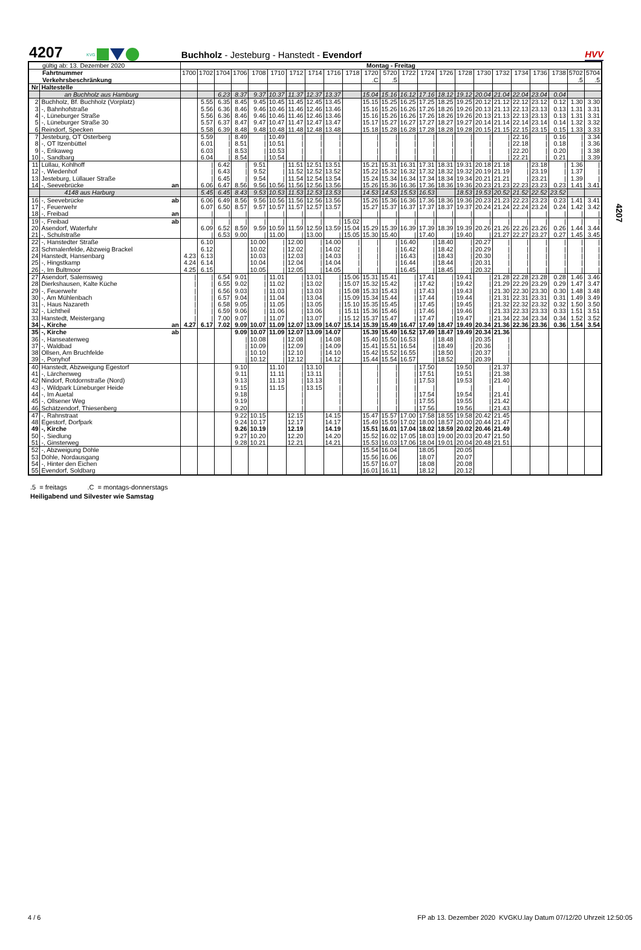4207
KVG
Buchholz - Jesteburg - Hanstedt - Evendorf
HVV
4207
| gültig ab: 13. Dezember 2020 | | | Montag - Freitag | | | | | | | | | | | | | | | | | | | | | | |
| Fahrtnummer | | | 1700 | 1702 | 1704 | 1706 | 1708 | 1710 | 1712 | 1714 | 1716 | 1718 | 1720 | 5720 | 1722 | 1724 | 1726 | 1728 | 1730 | 1732 | 1734 | 1736 | 1738 | 5702 | 5704 |
| Verkehrsbeschränkung | | | | | | | | | | | | | .C | .5 | | | | | | | | | | .5 | .5 |
| Nr | Haltestelle | | | | | | | | | | | | | | | | | | | | | | | | |
| | an Buchholz aus Hamburg | | | | 6.23 | 8.37 | 9.37 | 10.37 | 11.37 | 12.37 | 13.37 | | 15.04 | 15.16 | 16.12 | 17.16 | 18.12 | 19.12 | 20.04 | 21.04 | 22.04 | 23.04 | 0.04 | | |
| 2 | Buchholz, Bf. Buchholz (Vorplatz) | | | 5.55 | 6.35 | 8.45 | 9.45 | 10.45 | 11.45 | 12.45 | 13.45 | | 15.15 | 15.25 | 16.25 | 17.25 | 18.25 | 19.25 | 20.12 | 21.12 | 22.12 | 23.12 | 0.12 | 1.30 | 3.30 |
| 3 | -, Bahnhofstraße | | | 5.56 | 6.36 | 8.46 | 9.46 | 10.46 | 11.46 | 12.46 | 13.46 | | 15.16 | 15.26 | 16.26 | 17.26 | 18.26 | 19.26 | 20.13 | 21.13 | 22.13 | 23.13 | 0.13 | 1.31 | 3.31 |
| 4 | -, Lüneburger Straße | | | 5.56 | 6.36 | 8.46 | 9.46 | 10.46 | 11.46 | 12.46 | 13.46 | | 15.16 | 15.26 | 16.26 | 17.26 | 18.26 | 19.26 | 20.13 | 21.13 | 22.13 | 23.13 | 0.13 | 1.31 | 3.31 |
| 5 | -, Lüneburger Straße 30 | | | 5.57 | 6.37 | 8.47 | 9.47 | 10.47 | 11.47 | 12.47 | 13.47 | | 15.17 | 15.27 | 16.27 | 17.27 | 18.27 | 19.27 | 20.14 | 21.14 | 22.14 | 23.14 | 0.14 | 1.32 | 3.32 |
| 6 | Reindorf, Specken | | | 5.58 | 6.39 | 8.48 | 9.48 | 10.48 | 11.48 | 12.48 | 13.48 | | 15.18 | 15.28 | 16.28 | 17.28 | 18.28 | 19.28 | 20.15 | 21.15 | 22.15 | 23.15 | 0.15 | 1.33 | 3.33 |
| 7 | Jesteburg, OT Osterberg | | | 5.59 | / | 8.49 | / | 10.49 | / | / | / | | / | / | / | / | / | / | / | / | 22.16 | / | 0.16 | / | 3.34 |
| 8 | -, OT Itzenbüttel | | | 6.01 | / | 8.51 | / | 10.51 | / | / | / | | / | / | / | / | / | / | / | / | 22.18 | / | 0.18 | / | 3.36 |
| 9 | -, Erikaweg | | | 6.03 | / | 8.53 | / | 10.53 | / | / | / | | / | / | / | / | / | / | / | / | 22.20 | / | 0.20 | / | 3.38 |
| 10 | -, Sandbarg | | | 6.04 | / | 8.54 | / | 10.54 | / | / | / | | / | / | / | / | / | / | / | / | 22.21 | / | 0.21 | / | 3.39 |
| 11 | Lüllau, Kohlhoff | | | / | 6.42 | / | 9.51 | / | 11.51 | 12.51 | 13.51 | | 15.21 | 15.31 | 16.31 | 17.31 | 18.31 | 19.31 | 20.18 | 21.18 | / | 23.18 | / | 1.36 | / |
| 12 | -, Wiedenhof | | | / | 6.43 | / | 9.52 | / | 11.52 | 12.52 | 13.52 | | 15.22 | 15.32 | 16.32 | 17.32 | 18.32 | 19.32 | 20.19 | 21.19 | / | 23.19 | / | 1.37 | / |
| 13 | Jesteburg, Lüllauer Straße | | | / | 6.45 | / | 9.54 | / | 11.54 | 12.54 | 13.54 | | 15.24 | 15.34 | 16.34 | 17.34 | 18.34 | 19.34 | 20.21 | 21.21 | / | 23.21 | / | 1.39 | / |
| 14 | -, Seevebrücke | an | | 6.06 | 6.47 | 8.56 | 9.56 | 10.56 | 11.56 | 12.56 | 13.56 | | 15.26 | 15.36 | 16.36 | 17.36 | 18.36 | 19.36 | 20.23 | 21.23 | 22.23 | 23.23 | 0.23 | 1.41 | 3.41 |
| | 4148 aus Harburg | | | 5.45 | 6.45 | 8.43 | 9.53 | 10.53 | 11.53 | 12.53 | 13.53 | | 14.53 | 14.53 | 15.53 | 16.53 | | 18.53 | 19.53 | 20.52 | 21.52 | 22.52 | 23.52 | | |
| 16 | -, Seevebrücke | ab | | 6.06 | 6.49 | 8.56 | 9.56 | 10.56 | 11.56 | 12.56 | 13.56 | | 15.26 | 15.36 | 16.36 | 17.36 | 18.36 | 19.36 | 20.23 | 21.23 | 22.23 | 23.23 | 0.23 | 1.41 | 3.41 |
| 17 | -, Feuerwehr | | | 6.07 | 6.50 | 8.57 | 9.57 | 10.57 | 11.57 | 12.57 | 13.57 | | 15.27 | 15.37 | 16.37 | 17.37 | 18.37 | 19.37 | 20.24 | 21.24 | 22.24 | 23.24 | 0.24 | 1.42 | 3.42 |
| 18 | -, Freibad | an | | / | / | / | / | / | / | / | / | | / | / | / | / | / | / | / | / | / | / | / | / | / |
| 19 | -, Freibad | ab | | / | / | / | / | / | / | / | / | 15.02 | / | / | / | / | / | / | / | / | / | / | / | / | / |
| 20 | Asendorf, Waterfuhr | | | 6.09 | 6.52 | 8.59 | 9.59 | 10.59 | 11.59 | 12.59 | 13.59 | 15.04 | 15.29 | 15.39 | 16.39 | 17.39 | 18.39 | 19.39 | 20.26 | 21.26 | 22.26 | 23.26 | 0.26 | 1.44 | 3.44 |
| 21 | -, Schulstraße | | | / | 6.53 | 9.00 | / | 11.00 | / | 13.00 | / | 15.05 | 15.30 | 15.40 | / | 17.40 | / | 19.40 | / | 21.27 | 22.27 | 23.27 | 0.27 | 1.45 | 3.45 |
| 22 | -, Hanstedter Straße | | | 6.10 | | | 10.00 | / | 12.00 | / | 14.00 | / | / | / | 16.40 | / | 18.40 | / | 20.27 | / | / | / | / | / | / |
| 23 | Schmalenfelde, Abzweig Brackel | | | 6.12 | | | 10.02 | / | 12.02 | / | 14.02 | / | / | / | 16.42 | / | 18.42 | / | 20.29 | / | / | / | / | / | / |
| 24 | Hanstedt, Hansenbarg | | 4.23 | 6.13 | | | 10.03 | / | 12.03 | / | 14.03 | / | / | / | 16.43 | / | 18.43 | / | 20.30 | / | / | / | / | / | / |
| 25 | -, Hingstkamp | | 4.24 | 6.14 | | | 10.04 | / | 12.04 | / | 14.04 | / | / | / | 16.44 | / | 18.44 | / | 20.31 | / | / | / | / | / | / |
| 26 | -, Im Bultmoor | | 4.25 | 6.15 | | | 10.05 | / | 12.05 | / | 14.05 | / | / | / | 16.45 | / | 18.45 | / | 20.32 | / | / | / | / | / | / |
| 27 | Asendorf, Salemsweg | | / | / | 6.54 | 9.01 | / | 11.01 | / | 13.01 | / | 15.06 | 15.31 | 15.41 | / | 17.41 | / | 19.41 | / | 21.28 | 22.28 | 23.28 | 0.28 | 1.46 | 3.46 |
| 28 | Dierkshausen, Kalte Küche | | / | / | 6.55 | 9.02 | / | 11.02 | / | 13.02 | / | 15.07 | 15.32 | 15.42 | / | 17.42 | / | 19.42 | / | 21.29 | 22.29 | 23.29 | 0.29 | 1.47 | 3.47 |
| 29 | -, Feuerwehr | | / | / | 6.56 | 9.03 | / | 11.03 | / | 13.03 | / | 15.08 | 15.33 | 15.43 | / | 17.43 | / | 19.43 | / | 21.30 | 22.30 | 23.30 | 0.30 | 1.48 | 3.48 |
| 30 | -, Am Mühlenbach | | / | / | 6.57 | 9.04 | / | 11.04 | / | 13.04 | / | 15.09 | 15.34 | 15.44 | / | 17.44 | / | 19.44 | / | 21.31 | 22.31 | 23.31 | 0.31 | 1.49 | 3.49 |
| 31 | -, Haus Nazareth | | / | / | 6.58 | 9.05 | / | 11.05 | / | 13.05 | / | 15.10 | 15.35 | 15.45 | / | 17.45 | / | 19.45 | / | 21.32 | 22.32 | 23.32 | 0.32 | 1.50 | 3.50 |
| 32 | -, Lichtheil | | / | / | 6.59 | 9.06 | / | 11.06 | / | 13.06 | / | 15.11 | 15.36 | 15.46 | / | 17.46 | / | 19.46 | / | 21.33 | 22.33 | 23.33 | 0.33 | 1.51 | 3.51 |
| 33 | Hanstedt, Meistergang | | / | / | 7.00 | 9.07 | / | 11.07 | / | 13.07 | / | 15.12 | 15.37 | 15.47 | / | 17.47 | / | 19.47 | / | 21.34 | 22.34 | 23.34 | 0.34 | 1.52 | 3.52 |
| 34 | -, Kirche | an | 4.27 | 6.17 | 7.02 | 9.09 | 10.07 | 11.09 | 12.07 | 13.09 | 14.07 | 15.14 | 15.39 | 15.49 | 16.47 | 17.49 | 18.47 | 19.49 | 20.34 | 21.36 | 22.36 | 23.36 | 0.36 | 1.54 | 3.54 |
| 35 | -, Kirche | ab | | | | 9.09 | 10.07 | 11.09 | 12.07 | 13.09 | 14.07 | | 15.39 | 15.49 | 16.52 | 17.49 | 18.47 | 19.49 | 20.34 | 21.36 | | | | | |
| 36 | -, Hanseatenweg | | | | | / | 10.08 | / | 12.08 | / | 14.08 | | 15.40 | 15.50 | 16.53 | / | 18.48 | / | 20.35 | / | | | | | |
| 37 | -, Waldbad | | | | | / | 10.09 | / | 12.09 | / | 14.09 | | 15.41 | 15.51 | 16.54 | / | 18.49 | / | 20.36 | / | | | | | |
| 38 | Ollsen, Am Bruchfelde | | | | | / | 10.10 | / | 12.10 | / | 14.10 | | 15.42 | 15.52 | 16.55 | / | 18.50 | / | 20.37 | / | | | | | |
| 39 | -, Ponyhof | | | | | / | 10.12 | / | 12.12 | / | 14.12 | | 15.44 | 15.54 | 16.57 | / | 18.52 | / | 20.39 | / | | | | | |
| 40 | Hanstedt, Abzweigung Egestorf | | | | | 9.10 | | 11.10 | / | 13.10 | / | | / | / | / | 17.50 | | 19.50 | / | 21.37 | | | | | |
| 41 | -, Lärchenweg | | | | | 9.11 | | 11.11 | / | 13.11 | / | | / | / | / | 17.51 | | 19.51 | / | 21.38 | | | | | |
| 42 | Nindorf, Rotdornstraße (Nord) | | | | | 9.13 | | 11.13 | / | 13.13 | / | | / | / | / | 17.53 | | 19.53 | / | 21.40 | | | | | |
| 43 | -, Wildpark Lüneburger Heide | | | | | 9.15 | | 11.15 | / | 13.15 | / | | / | / | / | / | | / | / | / | | | | | |
| 44 | -, Im Auetal | | | | | 9.18 | | | / | | / | | / | / | / | 17.54 | | 19.54 | / | 21.41 | | | | | |
| 45 | -, Ollsener Weg | | | | | 9.19 | | | / | | / | | / | / | / | 17.55 | | 19.55 | / | 21.42 | | | | | |
| 46 | Schätzendorf, Thiesenberg | | | | | 9.20 | | | / | | / | | / | / | / | 17.56 | | 19.56 | / | 21.43 | | | | | |
| 47 | -, Rahnstraat | | | | | 9.22 | 10.15 | | 12.15 | | 14.15 | | 15.47 | 15.57 | 17.00 | 17.58 | 18.55 | 19.58 | 20.42 | 21.45 | | | | | |
| 48 | Egestorf, Dorfpark | | | | | 9.24 | 10.17 | | 12.17 | | 14.17 | | 15.49 | 15.59 | 17.02 | 18.00 | 18.57 | 20.00 | 20.44 | 21.47 | | | | | |
| 49 | -, Kirche | | | | | 9.26 | 10.19 | | 12.19 | | 14.19 | | 15.51 | 16.01 | 17.04 | 18.02 | 18.59 | 20.02 | 20.46 | 21.49 | | | | | |
| 50 | -, Siedlung | | | | | 9.27 | 10.20 | | 12.20 | | 14.20 | | 15.52 | 16.02 | 17.05 | 18.03 | 19.00 | 20.03 | 20.47 | 21.50 | | | | | |
| 51 | -, Ginsterweg | | | | | 9.28 | 10.21 | | 12.21 | | 14.21 | | 15.53 | 16.03 | 17.06 | 18.04 | 19.01 | 20.04 | 20.48 | 21.51 | | | | | |
| 52 | -, Abzweigung Döhle | | | | | | | | | | | | 15.54 | 16.04 | | 18.05 | | 20.05 | | | | | | | |
| 53 | Döhle, Nordausgang | | | | | | | | | | | | 15.56 | 16.06 | | 18.07 | | 20.07 | | | | | | | |
| 54 | -, Hinter den Eichen | | | | | | | | | | | | 15.57 | 16.07 | | 18.08 | | 20.08 | | | | | | | |
| 55 | Evendorf, Soldbarg | | | | | | | | | | | | 16.01 | 16.11 | | 18.12 | | 20.12 | | | | | | | |
.5 = freitags .C = montags-donnerstags
Heiligabend und Silvester wie Samstag
4 / 6 FP ab 13. Dezember 2020 KVGKU.lay Datum 07/12/20 Uhrzeit 12:50:05